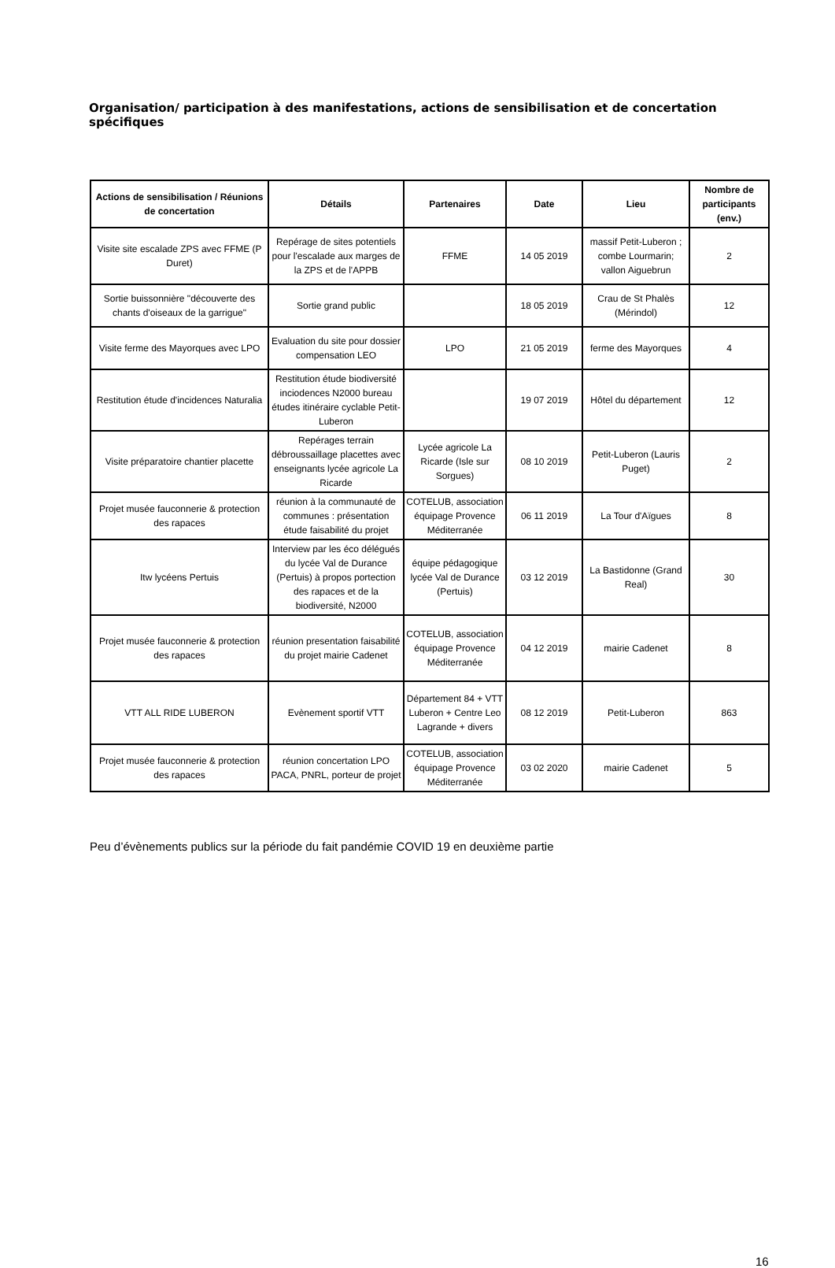Organisation/ participation à des manifestations, actions de sensibilisation et de concertation spécifiques
| Actions de sensibilisation / Réunions de concertation | Détails | Partenaires | Date | Lieu | Nombre de participants (env.) |
| --- | --- | --- | --- | --- | --- |
| Visite site escalade ZPS avec FFME (P Duret) | Repérage de sites potentiels pour l'escalade aux marges de la ZPS et de l'APPB | FFME | 14 05 2019 | massif Petit-Luberon ; combe Lourmarin; vallon Aiguebrun | 2 |
| Sortie buissonnière "découverte des chants d'oiseaux de la garrigue" | Sortie grand public | | 18 05 2019 | Crau de St Phalès (Mérindol) | 12 |
| Visite ferme des Mayorques avec LPO | Evaluation du site pour dossier compensation LEO | LPO | 21 05 2019 | ferme des Mayorques | 4 |
| Restitution étude d'incidences Naturalia | Restitution étude biodiversité inciodences N2000 bureau études itinéraire cyclable Petit-Luberon | | 19 07 2019 | Hôtel du département | 12 |
| Visite préparatoire chantier placette | Repérages terrain débroussaillage placettes avec enseignants lycée agricole La Ricarde | Lycée agricole La Ricarde (Isle sur Sorgues) | 08 10 2019 | Petit-Luberon (Lauris Puget) | 2 |
| Projet musée fauconnerie & protection des rapaces | réunion à la communauté de communes : présentation étude faisabilité du projet | COTELUB, association équipage Provence Méditerranée | 06 11 2019 | La Tour d'Aïgues | 8 |
| Itw lycéens Pertuis | Interview par les éco délégués du lycée Val de Durance (Pertuis) à propos portection des rapaces et de la biodiversité, N2000 | équipe pédagogique lycée Val de Durance (Pertuis) | 03 12 2019 | La Bastidonne (Grand Real) | 30 |
| Projet musée fauconnerie & protection des rapaces | réunion presentation faisabilité du projet mairie Cadenet | COTELUB, association équipage Provence Méditerranée | 04 12 2019 | mairie Cadenet | 8 |
| VTT ALL RIDE LUBERON | Evènement sportif VTT | Département 84 + VTT Luberon + Centre Leo Lagrande + divers | 08 12 2019 | Petit-Luberon | 863 |
| Projet musée fauconnerie & protection des rapaces | réunion concertation LPO PACA, PNRL, porteur de projet | COTELUB, association équipage Provence Méditerranée | 03 02 2020 | mairie Cadenet | 5 |
Peu d’évènements publics sur la période du fait pandémie COVID 19 en deuxième partie
16